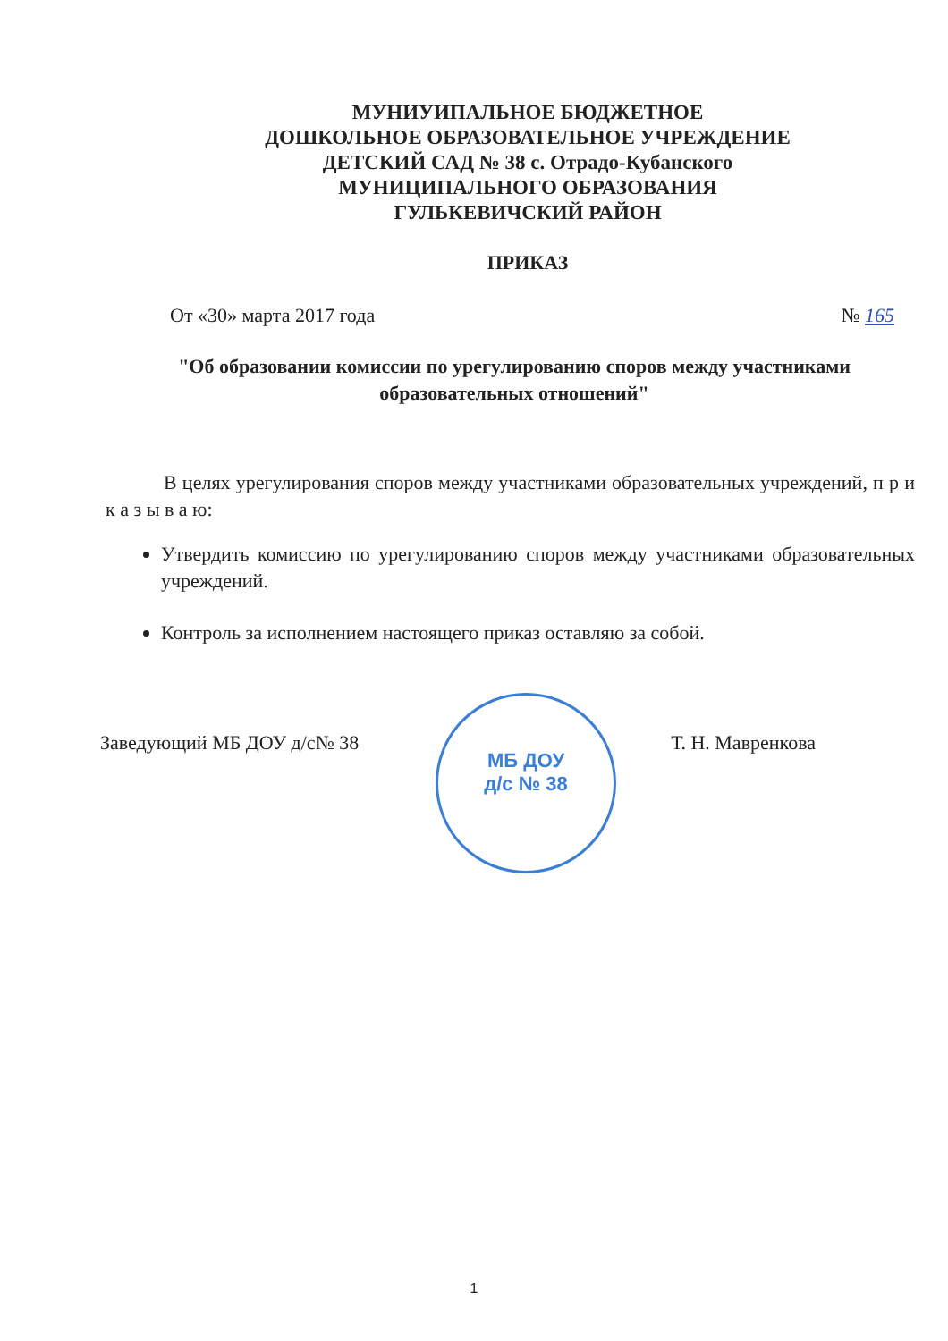МУНИУИПАЛЬНОЕ БЮДЖЕТНОЕ
ДОШКОЛЬНОЕ ОБРАЗОВАТЕЛЬНОЕ УЧРЕЖДЕНИЕ
ДЕТСКИЙ САД № 38 с. Отрадо-Кубанского
МУНИЦИПАЛЬНОГО ОБРАЗОВАНИЯ
ГУЛЬКЕВИЧСКИЙ РАЙОН
ПРИКАЗ
От «30» марта 2017 года № 165
"Об образовании комиссии по урегулированию споров между участниками образовательных отношений"
В целях урегулирования споров между участниками образовательных учреждений, п р и к а з ы в а ю:
Утвердить комиссию по урегулированию споров между участниками образовательных учреждений.
Контроль за исполнением настоящего приказ оставляю за собой.
МБ ДОУ
д/с № 38
Заведующий МБ ДОУ д/с№ 38 Т. Н. Мавренкова
1